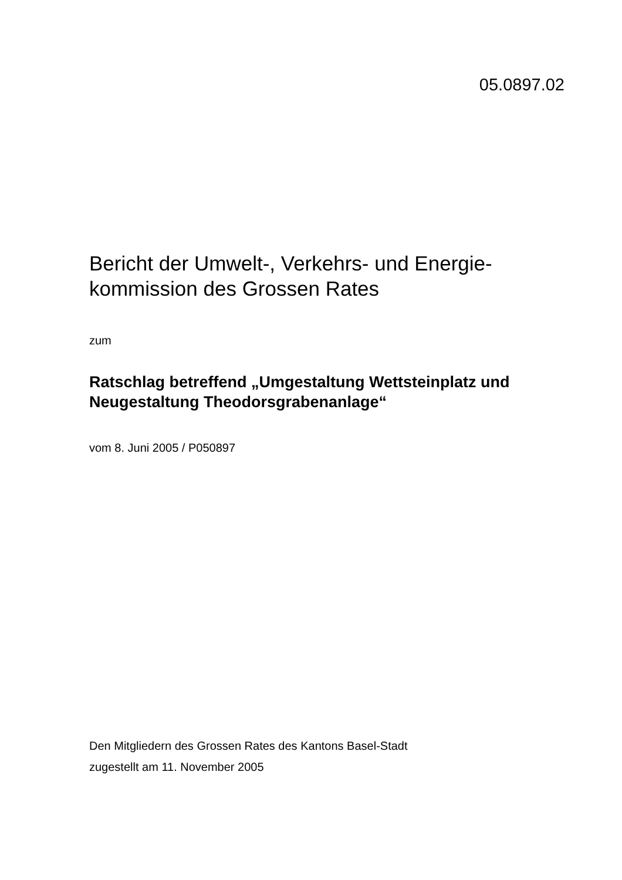05.0897.02
Bericht der Umwelt-, Verkehrs- und Energie-
kommission des Grossen Rates
zum
Ratschlag betreffend „Umgestaltung Wettsteinplatz und Neugestaltung Theodorsgrabenanlage“
vom 8. Juni 2005 / P050897
Den Mitgliedern des Grossen Rates des Kantons Basel-Stadt
zugestellt am 11. November 2005